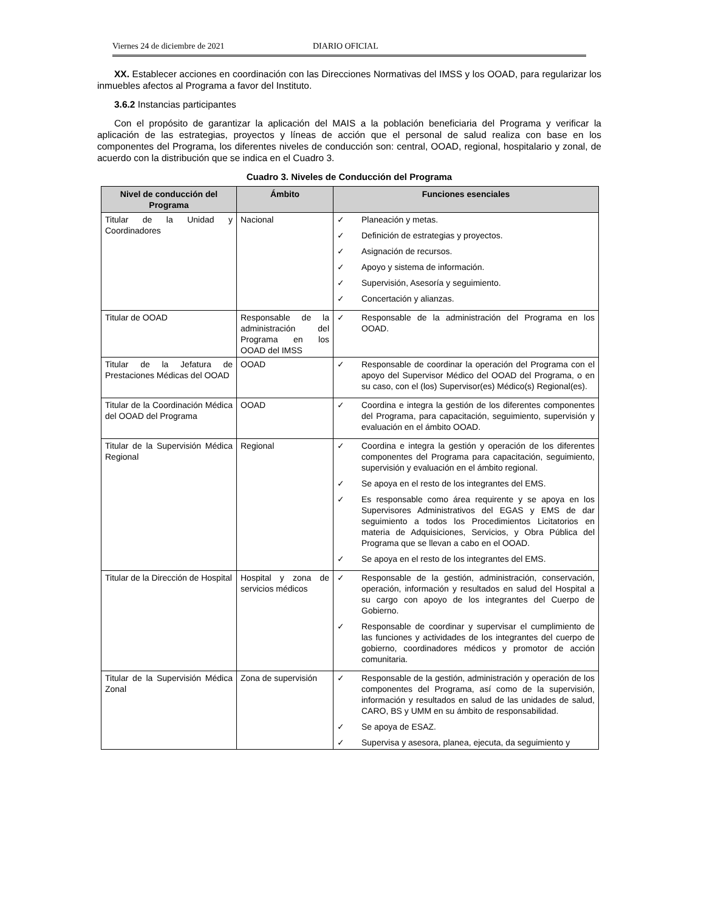Viernes 24 de diciembre de 2021 DIARIO OFICIAL
XX. Establecer acciones en coordinación con las Direcciones Normativas del IMSS y los OOAD, para regularizar los inmuebles afectos al Programa a favor del Instituto.
3.6.2 Instancias participantes
Con el propósito de garantizar la aplicación del MAIS a la población beneficiaria del Programa y verificar la aplicación de las estrategias, proyectos y líneas de acción que el personal de salud realiza con base en los componentes del Programa, los diferentes niveles de conducción son: central, OOAD, regional, hospitalario y zonal, de acuerdo con la distribución que se indica en el Cuadro 3.
Cuadro 3. Niveles de Conducción del Programa
| Nivel de conducción del Programa | Ámbito | Funciones esenciales |
| --- | --- | --- |
| Titular de la Unidad y Coordinadores | Nacional | ✓ Planeación y metas. ✓ Definición de estrategias y proyectos. ✓ Asignación de recursos. ✓ Apoyo y sistema de información. ✓ Supervisión, Asesoría y seguimiento. ✓ Concertación y alianzas. |
| Titular de OOAD | Responsable de la administración del Programa en los OOAD del IMSS | ✓ Responsable de la administración del Programa en los OOAD. |
| Titular de la Jefatura de Prestaciones Médicas del OOAD | OOAD | ✓ Responsable de coordinar la operación del Programa con el apoyo del Supervisor Médico del OOAD del Programa, o en su caso, con el (los) Supervisor(es) Médico(s) Regional(es). |
| Titular de la Coordinación Médica del OOAD del Programa | OOAD | ✓ Coordina e integra la gestión de los diferentes componentes del Programa, para capacitación, seguimiento, supervisión y evaluación en el ámbito OOAD. |
| Titular de la Supervisión Médica Regional | Regional | ✓ Coordina e integra la gestión y operación de los diferentes componentes del Programa para capacitación, seguimiento, supervisión y evaluación en el ámbito regional. ✓ Se apoya en el resto de los integrantes del EMS. ✓ Es responsable como área requirente y se apoya en los Supervisores Administrativos del EGAS y EMS de dar seguimiento a todos los Procedimientos Licitatorios en materia de Adquisiciones, Servicios, y Obra Pública del Programa que se llevan a cabo en el OOAD. ✓ Se apoya en el resto de los integrantes del EMS. |
| Titular de la Dirección de Hospital | Hospital y zona de servicios médicos | ✓ Responsable de la gestión, administración, conservación, operación, información y resultados en salud del Hospital a su cargo con apoyo de los integrantes del Cuerpo de Gobierno. ✓ Responsable de coordinar y supervisar el cumplimiento de las funciones y actividades de los integrantes del cuerpo de gobierno, coordinadores médicos y promotor de acción comunitaria. |
| Titular de la Supervisión Médica Zonal | Zona de supervisión | ✓ Responsable de la gestión, administración y operación de los componentes del Programa, así como de la supervisión, información y resultados en salud de las unidades de salud, CARO, BS y UMM en su ámbito de responsabilidad. ✓ Se apoya de ESAZ. ✓ Supervisa y asesora, planea, ejecuta, da seguimiento y |